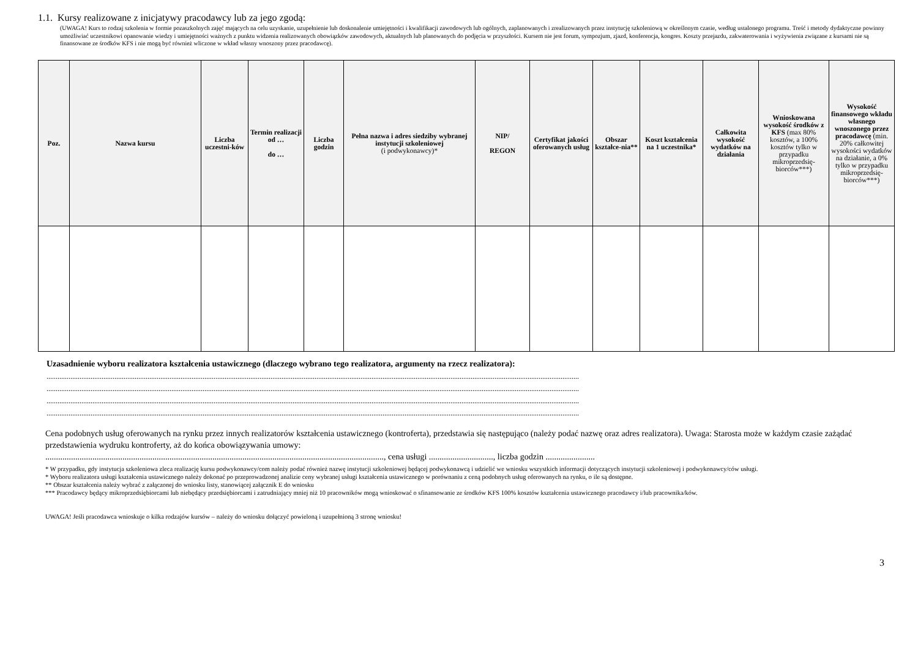1.1. Kursy realizowane z inicjatywy pracodawcy lub za jego zgodą:
(UWAGA! Kurs to rodzaj szkolenia w formie pozaszkolnych zajęć mających na celu uzyskanie, uzupełnienie lub doskonalenie umiejętności i kwalifikacji zawodowych lub ogólnych, zaplanowanych i zrealizowanych przez instytucję szkoleniową w określonym czasie, według ustalonego programu. Treść i metody dydaktyczne powinny umożliwiać uczestnikowi opanowanie wiedzy i umiejętności ważnych z punktu widzenia realizowanych obowiązków zawodowych, aktualnych lub planowanych do podjęcia w przyszłości. Kursem nie jest forum, sympozjum, zjazd, konferencja, kongres. Koszty przejazdu, zakwaterowania i wyżywienia związane z kursami nie są finansowane ze środków KFS i nie mogą być również wliczone w wkład własny wnoszony przez pracodawcę).
| Poz. | Nazwa kursu | Liczba uczestni-ków | Termin realizacji od … do … | Liczba godzin | Pełna nazwa i adres siedziby wybranej instytucji szkoleniowej (i podwykonawcy)* | NIP/ REGON | Certyfikat jakości oferowanych usług | Obszar kształce-nia** | Koszt kształcenia na 1 uczestnika* | Całkowita wysokość wydatków na działania | Wnioskowana wysokość środków z KFS (max 80% kosztów, a 100% kosztów tylko w przypadku mikroprzedsię-biorców***) | Wysokość finansowego wkładu własnego wnoszonego przez pracodawcę (min. 20% całkowitej wysokości wydatków na działanie, a 0% tylko w przypadku mikroprzedsię-biorców***) |
| --- | --- | --- | --- | --- | --- | --- | --- | --- | --- | --- | --- | --- |
Uzasadnienie wyboru realizatora kształcenia ustawicznego (dlaczego wybrano tego realizatora, argumenty na rzecz realizatora):
..................................................................................................................................................................................................................................................................................................
..................................................................................................................................................................................................................................................................................................
..................................................................................................................................................................................................................................................................................................
..................................................................................................................................................................................................................................................................................................
Cena podobnych usług oferowanych na rynku przez innych realizatorów kształcenia ustawicznego (kontroferta), przedstawia się następująco (należy podać nazwę oraz adres realizatora). Uwaga: Starosta może w każdym czasie zażądać przedstawienia wydruku kontroferty, aż do końca obowiązywania umowy:
.............................................................................................................................................................., cena usługi .............................., liczba godzin .......................
* W przypadku, gdy instytucja szkoleniowa zleca realizację kursu podwykonawcy/com należy podać również nazwę instytucji szkoleniowej będącej podwykonawcą i udzielić we wniosku wszystkich informacji dotyczących instytucji szkoleniowej i podwykonawcy/ców usługi.
* Wyboru realizatora usługi kształcenia ustawicznego należy dokonać po przeprowadzonej analizie ceny wybranej usługi kształcenia ustawicznego w porównaniu z ceną podobnych usług oferowanych na rynku, o ile są dostępne.
** Obszar kształcenia należy wybrać z załączonej do wniosku listy, stanowiącej załącznik E do wniosku
*** Pracodawcy będący mikroprzedsiębiorcami lub niebędący przedsiębiorcami i zatrudniający mniej niż 10 pracowników mogą wnioskować o sfinansowanie ze środków KFS 100% kosztów kształcenia ustawicznego pracodawcy i/lub pracownika/ków.
UWAGA! Jeśli pracodawca wnioskuje o kilka rodzajów kursów – należy do wniosku dołączyć powieloną i uzupełnioną 3 stronę wniosku!
3